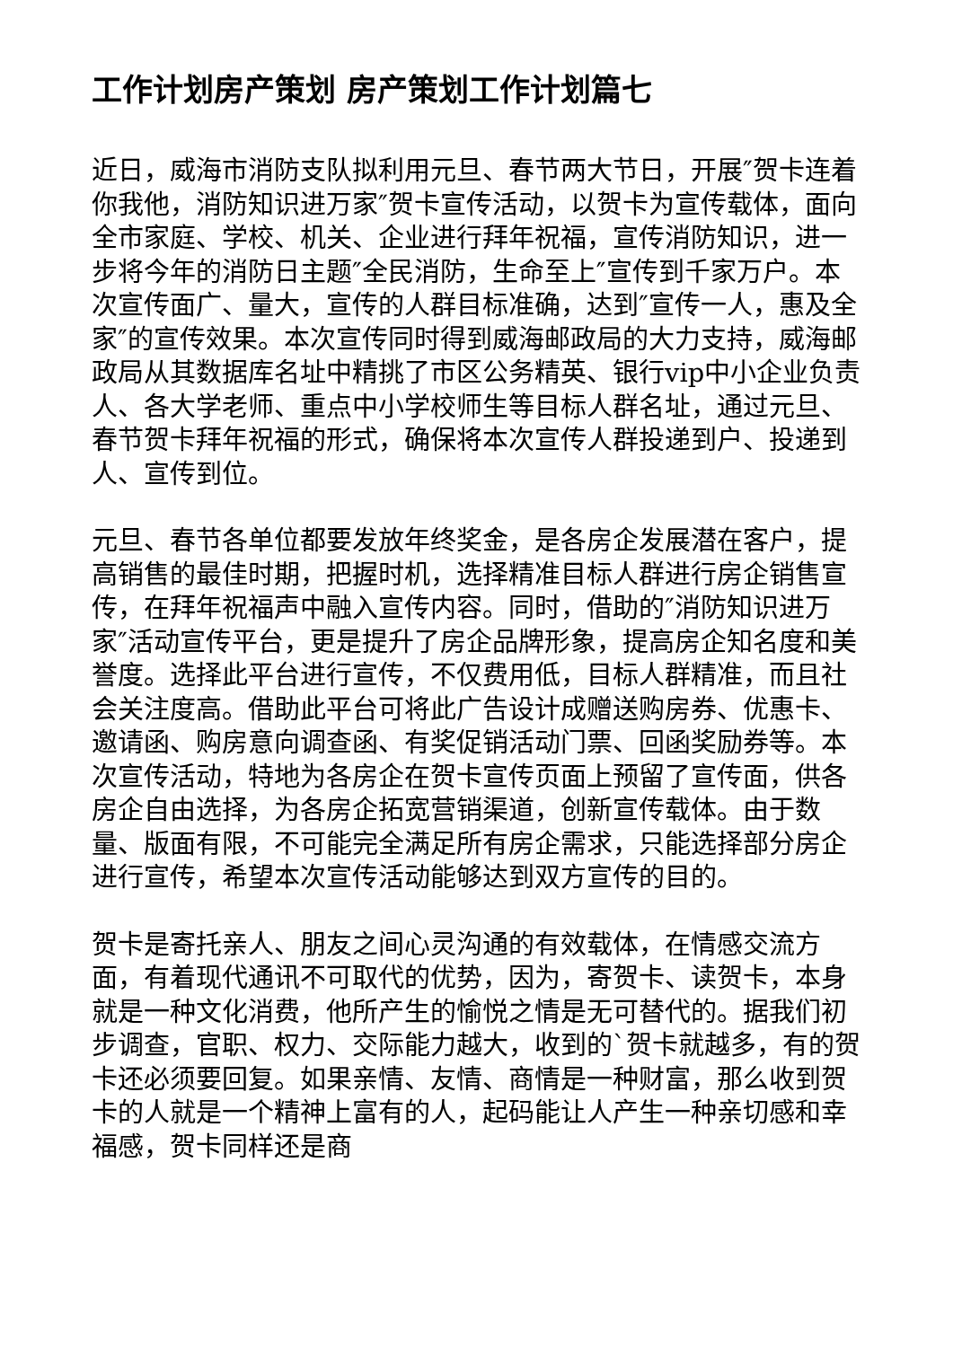工作计划房产策划 房产策划工作计划篇七
近日，威海市消防支队拟利用元旦、春节两大节日，开展″贺卡连着你我他，消防知识进万家″贺卡宣传活动，以贺卡为宣传载体，面向全市家庭、学校、机关、企业进行拜年祝福，宣传消防知识，进一步将今年的消防日主题″全民消防，生命至上″宣传到千家万户。本次宣传面广、量大，宣传的人群目标准确，达到″宣传一人，惠及全家″的宣传效果。本次宣传同时得到威海邮政局的大力支持，威海邮政局从其数据库名址中精挑了市区公务精英、银行vip中小企业负责人、各大学老师、重点中小学校师生等目标人群名址，通过元旦、春节贺卡拜年祝福的形式，确保将本次宣传人群投递到户、投递到人、宣传到位。
元旦、春节各单位都要发放年终奖金，是各房企发展潜在客户，提高销售的最佳时期，把握时机，选择精准目标人群进行房企销售宣传，在拜年祝福声中融入宣传内容。同时，借助的″消防知识进万家″活动宣传平台，更是提升了房企品牌形象，提高房企知名度和美誉度。选择此平台进行宣传，不仅费用低，目标人群精准，而且社会关注度高。借助此平台可将此广告设计成赠送购房券、优惠卡、邀请函、购房意向调查函、有奖促销活动门票、回函奖励券等。本次宣传活动，特地为各房企在贺卡宣传页面上预留了宣传面，供各房企自由选择，为各房企拓宽营销渠道，创新宣传载体。由于数量、版面有限，不可能完全满足所有房企需求，只能选择部分房企进行宣传，希望本次宣传活动能够达到双方宣传的目的。
贺卡是寄托亲人、朋友之间心灵沟通的有效载体，在情感交流方面，有着现代通讯不可取代的优势，因为，寄贺卡、读贺卡，本身就是一种文化消费，他所产生的愉悦之情是无可替代的。据我们初步调查，官职、权力、交际能力越大，收到的`贺卡就越多，有的贺卡还必须要回复。如果亲情、友情、商情是一种财富，那么收到贺卡的人就是一个精神上富有的人，起码能让人产生一种亲切感和幸福感，贺卡同样还是商